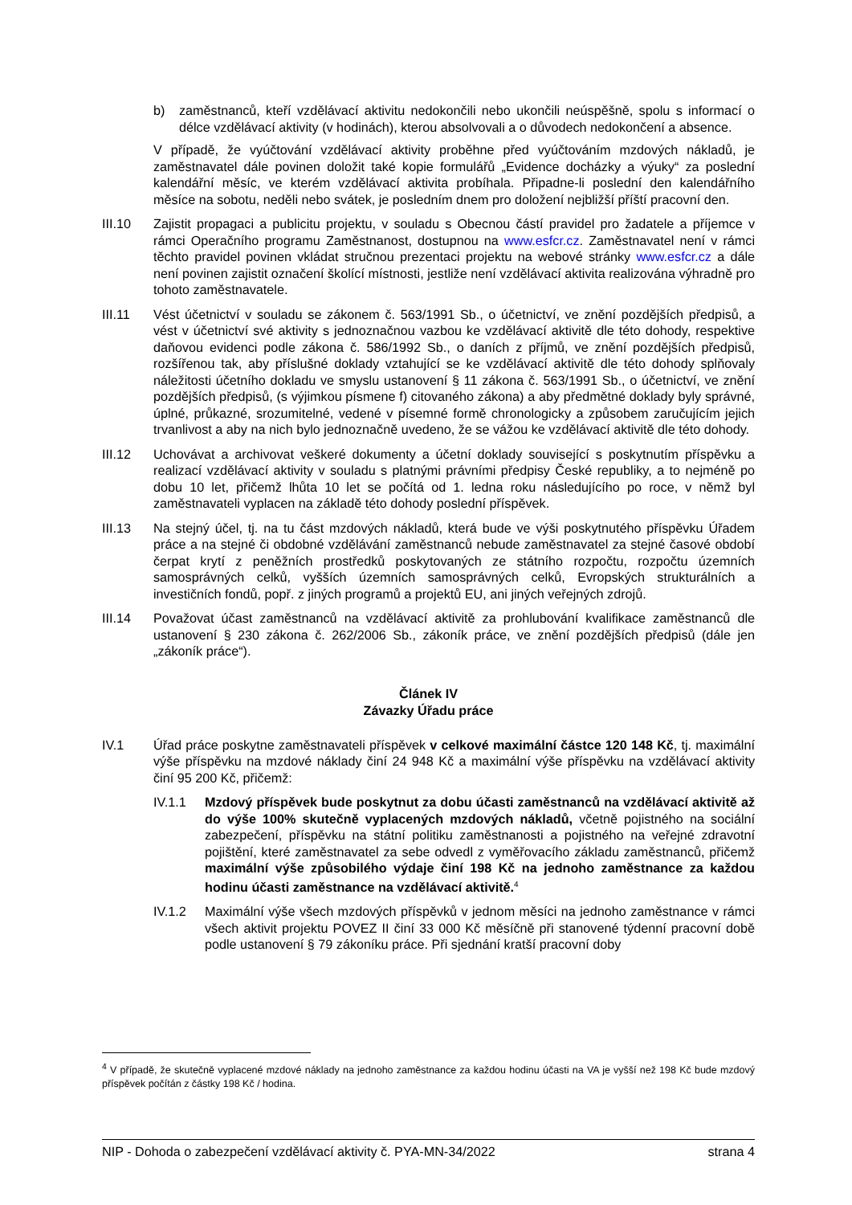b) zaměstnanců, kteří vzdělávací aktivitu nedokončili nebo ukončili neúspěšně, spolu s informací o délce vzdělávací aktivity (v hodinách), kterou absolvovali a o důvodech nedokončení a absence.
V případě, že vyúčtování vzdělávací aktivity proběhne před vyúčtováním mzdových nákladů, je zaměstnavatel dále povinen doložit také kopie formulářů „Evidence docházky a výuky“ za poslední kalendářní měsíc, ve kterém vzdělávací aktivita probíhala. Připadne-li poslední den kalendářního měsíce na sobotu, neděli nebo svátek, je posledním dnem pro doložení nejbližší příští pracovní den.
III.10 Zajistit propagaci a publicitu projektu, v souladu s Obecnou částí pravidel pro žadatele a příjemce v rámci Operačního programu Zaměstnanost, dostupnou na www.esfcr.cz. Zaměstnavatel není v rámci těchto pravidel povinen vkládat stručnou prezentaci projektu na webové stránky www.esfcr.cz a dále není povinen zajistit označení školící místnosti, jestliže není vzdělávací aktivita realizována výhradně pro tohoto zaměstnavatele.
III.11 Vést účetnictví v souladu se zákonem č. 563/1991 Sb., o účetnictví, ve znění pozdějších předpisů, a vést v účetnictví své aktivity s jednoznačnou vazbou ke vzdělávací aktivitě dle této dohody, respektive daňovou evidenci podle zákona č. 586/1992 Sb., o daních z příjmů, ve znění pozdějších předpisů, rozšířenou tak, aby příslušné doklady vztahující se ke vzdělávací aktivitě dle této dohody splňovaly náležitosti účetního dokladu ve smyslu ustanovení § 11 zákona č. 563/1991 Sb., o účetnictví, ve znění pozdějších předpisů, (s výjimkou písmene f) citovaného zákona) a aby předmětné doklady byly správné, úplné, průkazné, srozumitelné, vedené v písemné formě chronologicky a způsobem zaručujícím jejich trvanlivost a aby na nich bylo jednoznačně uvedeno, že se vážou ke vzdělávací aktivitě dle této dohody.
III.12 Uchovávat a archivovat veškeré dokumenty a účetní doklady související s poskytnutím příspěvku a realizací vzdělávací aktivity v souladu s platnými právními předpisy České republiky, a to nejméně po dobu 10 let, přičemž lhůta 10 let se počítá od 1. ledna roku následujícího po roce, v němž byl zaměstnavateli vyplacen na základě této dohody poslední příspěvek.
III.13 Na stejný účel, tj. na tu část mzdových nákladů, která bude ve výši poskytnutého příspěvku Úřadem práce a na stejné či obdobné vzdělávání zaměstnanců nebude zaměstnavatel za stejné časové období čerpat krytí z peněžních prostředků poskytovaných ze státního rozpočtu, rozpočtu územních samosprávných celků, vyšších územních samosprávných celků, Evropských strukturálních a investičních fondů, popř. z jiných programů a projektů EU, ani jiných veřejných zdrojů.
III.14 Považovat účast zaměstnanců na vzdělávací aktivitě za prohlubování kvalifikace zaměstnanců dle ustanovení § 230 zákona č. 262/2006 Sb., zákoník práce, ve znění pozdějších předpisů (dále jen „zákoník práce“).
Článek IV
Závazky Úřadu práce
IV.1 Úřad práce poskytne zaměstnavateli příspěvek v celkové maximální částce 120 148 Kč, tj. maximální výše příspěvku na mzdové náklady činí 24 948 Kč a maximální výše příspěvku na vzdělávací aktivity činí 95 200 Kč, přičemž:
IV.1.1 Mzdový příspěvek bude poskytnut za dobu účasti zaměstnanců na vzdělávací aktivitě až do výše 100% skutečně vyplacených mzdových nákladů, včetně pojistného na sociální zabezpečení, příspěvku na státní politiku zaměstnanosti a pojistného na veřejné zdravotní pojištění, které zaměstnavatel za sebe odvedl z vyměřovacího základu zaměstnanců, přičemž maximální výše způsobilého výdaje činí 198 Kč na jednoho zaměstnance za každou hodinu účasti zaměstnance na vzdělávací aktivitě.<sup>4</sup>
IV.1.2 Maximální výše všech mzdových příspěvků v jednom měsíci na jednoho zaměstnance v rámci všech aktivit projektu POVEZ II činí 33 000 Kč měsíčně při stanovené týdenní pracovní době podle ustanovení § 79 zákoníku práce. Při sjednání kratší pracovní doby
<sup>4</sup> V případě, že skutečně vyplacené mzdové náklady na jednoho zaměstnance za každou hodinu účasti na VA je vyšší než 198 Kč bude mzdový příspěvek počítán z částky 198 Kč / hodina.
NIP - Dohoda o zabezpečení vzdělávací aktivity č. PYA-MN-34/2022 strana 4